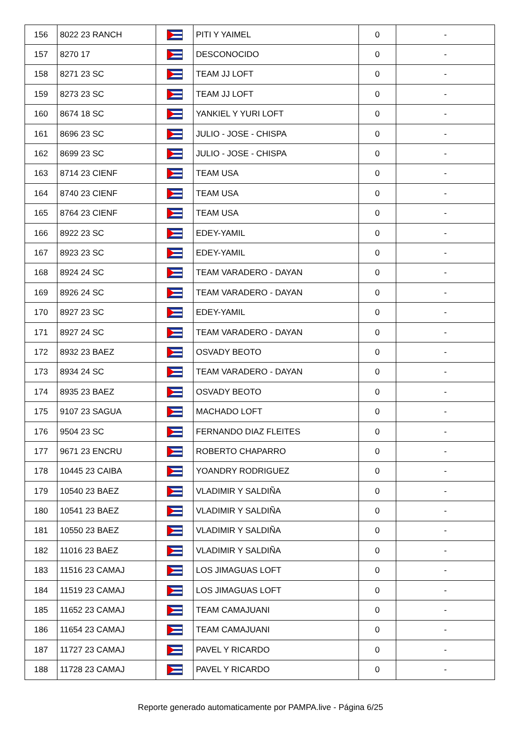| 156 | 8022 23 RANCH | | PITI Y YAIMEL | 0 | - |
| 157 | 8270 17 | | DESCONOCIDO | 0 | - |
| 158 | 8271 23 SC | | TEAM JJ LOFT | 0 | - |
| 159 | 8273 23 SC | | TEAM JJ LOFT | 0 | - |
| 160 | 8674 18 SC | | YANKIEL Y YURI LOFT | 0 | - |
| 161 | 8696 23 SC | | JULIO - JOSE - CHISPA | 0 | - |
| 162 | 8699 23 SC | | JULIO - JOSE - CHISPA | 0 | - |
| 163 | 8714 23 CIENF | | TEAM USA | 0 | - |
| 164 | 8740 23 CIENF | | TEAM USA | 0 | - |
| 165 | 8764 23 CIENF | | TEAM USA | 0 | - |
| 166 | 8922 23 SC | | EDEY-YAMIL | 0 | - |
| 167 | 8923 23 SC | | EDEY-YAMIL | 0 | - |
| 168 | 8924 24 SC | | TEAM VARADERO - DAYAN | 0 | - |
| 169 | 8926 24 SC | | TEAM VARADERO - DAYAN | 0 | - |
| 170 | 8927 23 SC | | EDEY-YAMIL | 0 | - |
| 171 | 8927 24 SC | | TEAM VARADERO - DAYAN | 0 | - |
| 172 | 8932 23 BAEZ | | OSVADY BEOTO | 0 | - |
| 173 | 8934 24 SC | | TEAM VARADERO - DAYAN | 0 | - |
| 174 | 8935 23 BAEZ | | OSVADY BEOTO | 0 | - |
| 175 | 9107 23 SAGUA | | MACHADO LOFT | 0 | - |
| 176 | 9504 23 SC | | FERNANDO DIAZ FLEITES | 0 | - |
| 177 | 9671 23 ENCRU | | ROBERTO CHAPARRO | 0 | - |
| 178 | 10445 23 CAIBA | | YOANDRY RODRIGUEZ | 0 | - |
| 179 | 10540 23 BAEZ | | VLADIMIR Y SALDIÑA | 0 | - |
| 180 | 10541 23 BAEZ | | VLADIMIR Y SALDIÑA | 0 | - |
| 181 | 10550 23 BAEZ | | VLADIMIR Y SALDIÑA | 0 | - |
| 182 | 11016 23 BAEZ | | VLADIMIR Y SALDIÑA | 0 | - |
| 183 | 11516 23 CAMAJ | | LOS JIMAGUAS LOFT | 0 | - |
| 184 | 11519 23 CAMAJ | | LOS JIMAGUAS LOFT | 0 | - |
| 185 | 11652 23 CAMAJ | | TEAM CAMAJUANI | 0 | - |
| 186 | 11654 23 CAMAJ | | TEAM CAMAJUANI | 0 | - |
| 187 | 11727 23 CAMAJ | | PAVEL Y RICARDO | 0 | - |
| 188 | 11728 23 CAMAJ | | PAVEL Y RICARDO | 0 | - |
Reporte generado automaticamente por PAMPA.live - Página 6/25